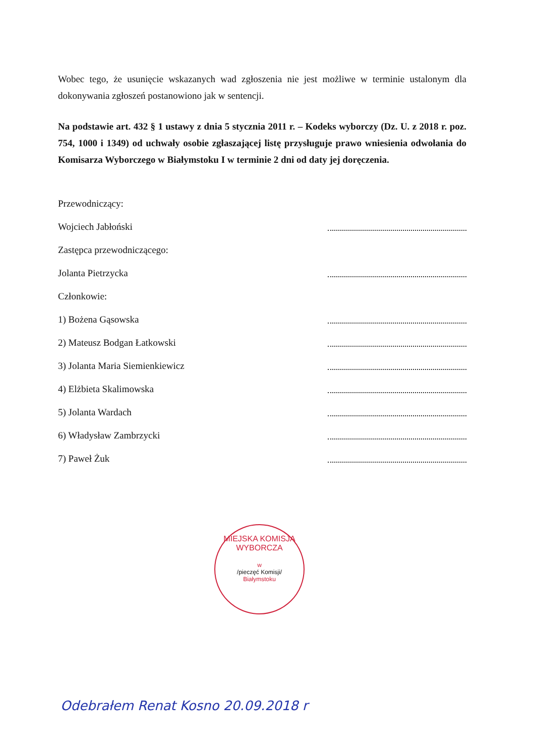Wobec tego, że usunięcie wskazanych wad zgłoszenia nie jest możliwe w terminie ustalonym dla dokonywania zgłoszeń postanowiono jak w sentencji.
Na podstawie art. 432 § 1 ustawy z dnia 5 stycznia 2011 r. – Kodeks wyborczy (Dz. U. z 2018 r. poz. 754, 1000 i 1349) od uchwały osobie zgłaszającej listę przysługuje prawo wniesienia odwołania do Komisarza Wyborczego w Białymstoku I w terminie 2 dni od daty jej doręczenia.
Przewodniczący:
Wojciech Jabłoński
Zastępca przewodniczącego:
Jolanta Pietrzycka
Członkowie:
1) Bożena Gąsowska
2) Mateusz Bodgan Łatkowski
3) Jolanta Maria Siemienkiewicz
4) Elżbieta Skalimowska
5) Jolanta Wardach
6) Władysław Zambrzycki
7) Paweł Żuk
MIEJSKA KOMISJA WYBORCZA
w
/pieczęć Komisji/
Białymstoku
Odebrałem Renat Kosno 20.09.2018 r